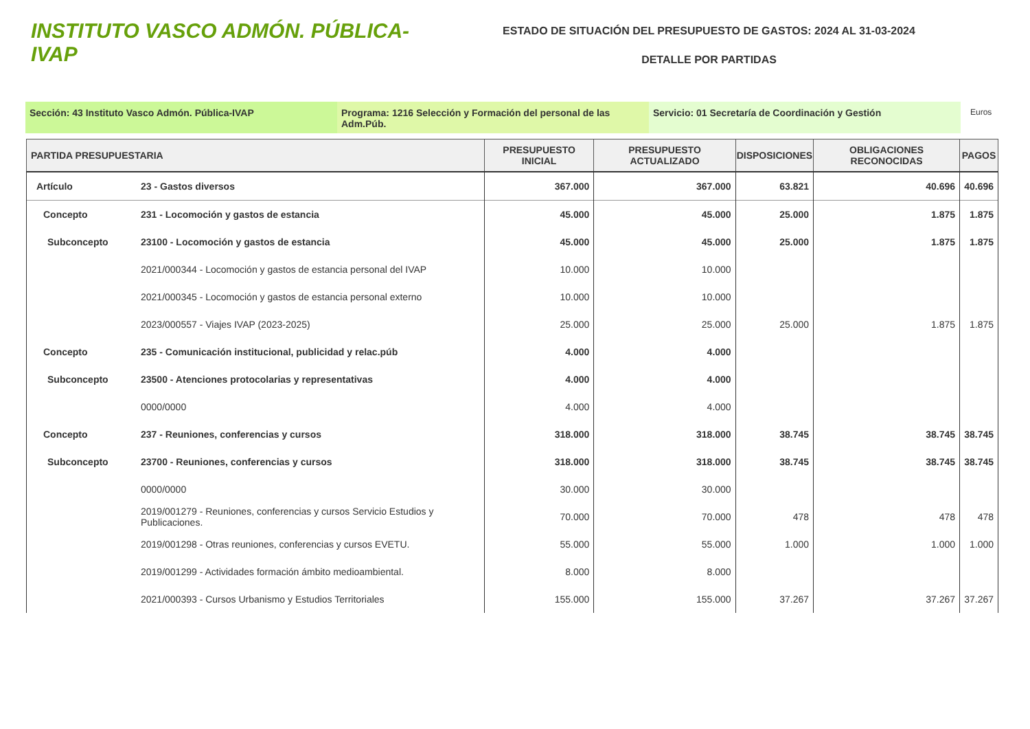INSTITUTO VASCO ADMÓN. PÚBLICA-IVAP
ESTADO DE SITUACIÓN DEL PRESUPUESTO DE GASTOS: 2024 AL 31-03-2024
DETALLE POR PARTIDAS
Sección: 43 Instituto Vasco Admón. Pública-IVAP Programa: 1216 Selección y Formación del personal de las Adm.Púb.
Servicio: 01 Secretaría de Coordinación y Gestión
Euros
| PARTIDA PRESUPUESTARIA | | PRESUPUESTO INICIAL | PRESUPUESTO ACTUALIZADO | DISPOSICIONES | OBLIGACIONES RECONOCIDAS | PAGOS |
| --- | --- | --- | --- | --- | --- | --- |
| Artículo | 23 - Gastos diversos | 367.000 | 367.000 | 63.821 | 40.696 | 40.696 |
| Concepto | 231 - Locomoción y gastos de estancia | 45.000 | 45.000 | 25.000 | 1.875 | 1.875 |
| Subconcepto | 23100 - Locomoción y gastos de estancia | 45.000 | 45.000 | 25.000 | 1.875 | 1.875 |
| | 2021/000344 - Locomoción y gastos de estancia personal del IVAP | 10.000 | 10.000 | | | |
| | 2021/000345 - Locomoción y gastos de estancia personal externo | 10.000 | 10.000 | | | |
| | 2023/000557 - Viajes IVAP (2023-2025) | 25.000 | 25.000 | 25.000 | 1.875 | 1.875 |
| Concepto | 235 - Comunicación institucional, publicidad y relac.púb | 4.000 | 4.000 | | | |
| Subconcepto | 23500 - Atenciones protocolarias y representativas | 4.000 | 4.000 | | | |
| | 0000/0000 | 4.000 | 4.000 | | | |
| Concepto | 237 - Reuniones, conferencias y cursos | 318.000 | 318.000 | 38.745 | 38.745 | 38.745 |
| Subconcepto | 23700 - Reuniones, conferencias y cursos | 318.000 | 318.000 | 38.745 | 38.745 | 38.745 |
| | 0000/0000 | 30.000 | 30.000 | | | |
| | 2019/001279 - Reuniones, conferencias y cursos Servicio Estudios y Publicaciones. | 70.000 | 70.000 | 478 | 478 | 478 |
| | 2019/001298 - Otras reuniones, conferencias y cursos EVETU. | 55.000 | 55.000 | 1.000 | 1.000 | 1.000 |
| | 2019/001299 - Actividades formación ámbito medioambiental. | 8.000 | 8.000 | | | |
| | 2021/000393 - Cursos Urbanismo y Estudios Territoriales | 155.000 | 155.000 | 37.267 | 37.267 | 37.267 |